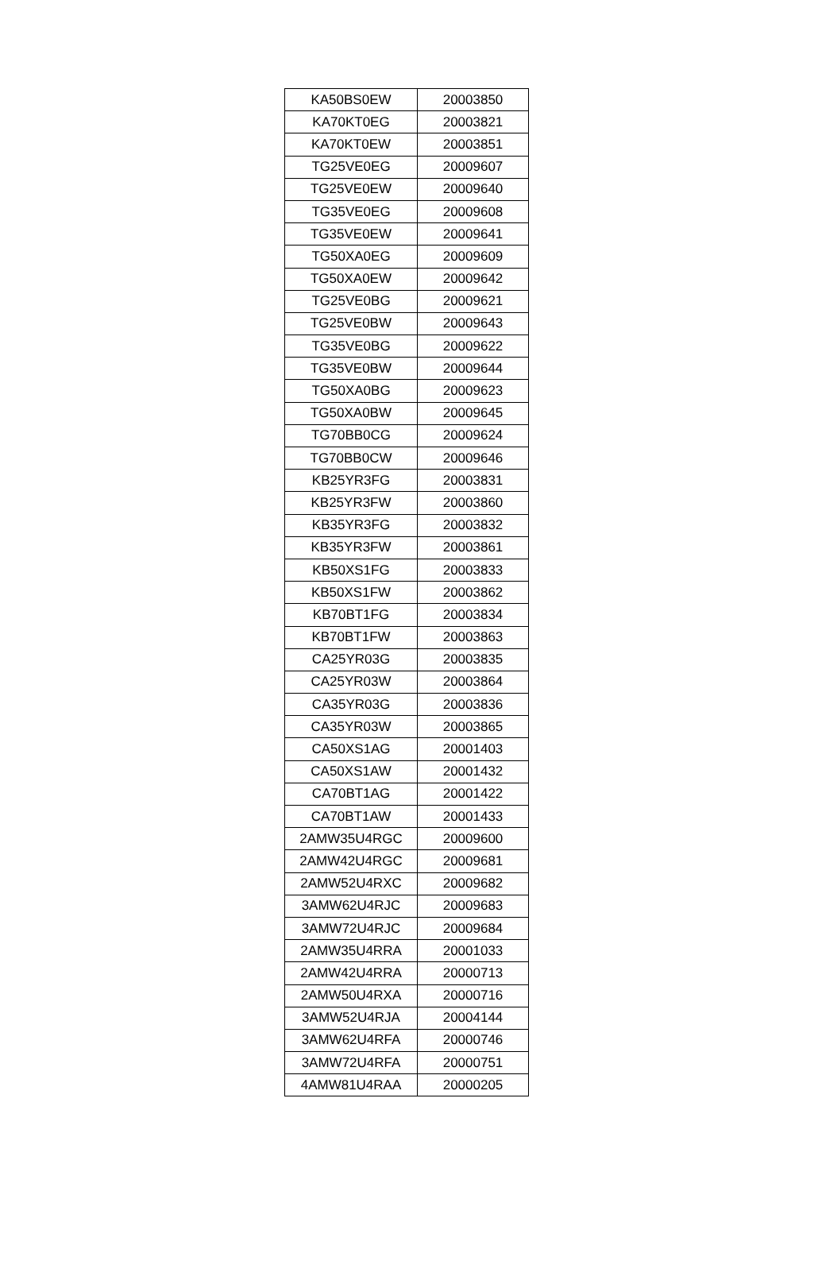| KA50BS0EW | 20003850 |
| KA70KT0EG | 20003821 |
| KA70KT0EW | 20003851 |
| TG25VE0EG | 20009607 |
| TG25VE0EW | 20009640 |
| TG35VE0EG | 20009608 |
| TG35VE0EW | 20009641 |
| TG50XA0EG | 20009609 |
| TG50XA0EW | 20009642 |
| TG25VE0BG | 20009621 |
| TG25VE0BW | 20009643 |
| TG35VE0BG | 20009622 |
| TG35VE0BW | 20009644 |
| TG50XA0BG | 20009623 |
| TG50XA0BW | 20009645 |
| TG70BB0CG | 20009624 |
| TG70BB0CW | 20009646 |
| KB25YR3FG | 20003831 |
| KB25YR3FW | 20003860 |
| KB35YR3FG | 20003832 |
| KB35YR3FW | 20003861 |
| KB50XS1FG | 20003833 |
| KB50XS1FW | 20003862 |
| KB70BT1FG | 20003834 |
| KB70BT1FW | 20003863 |
| CA25YR03G | 20003835 |
| CA25YR03W | 20003864 |
| CA35YR03G | 20003836 |
| CA35YR03W | 20003865 |
| CA50XS1AG | 20001403 |
| CA50XS1AW | 20001432 |
| CA70BT1AG | 20001422 |
| CA70BT1AW | 20001433 |
| 2AMW35U4RGC | 20009600 |
| 2AMW42U4RGC | 20009681 |
| 2AMW52U4RXC | 20009682 |
| 3AMW62U4RJC | 20009683 |
| 3AMW72U4RJC | 20009684 |
| 2AMW35U4RRA | 20001033 |
| 2AMW42U4RRA | 20000713 |
| 2AMW50U4RXA | 20000716 |
| 3AMW52U4RJA | 20004144 |
| 3AMW62U4RFA | 20000746 |
| 3AMW72U4RFA | 20000751 |
| 4AMW81U4RAA | 20000205 |